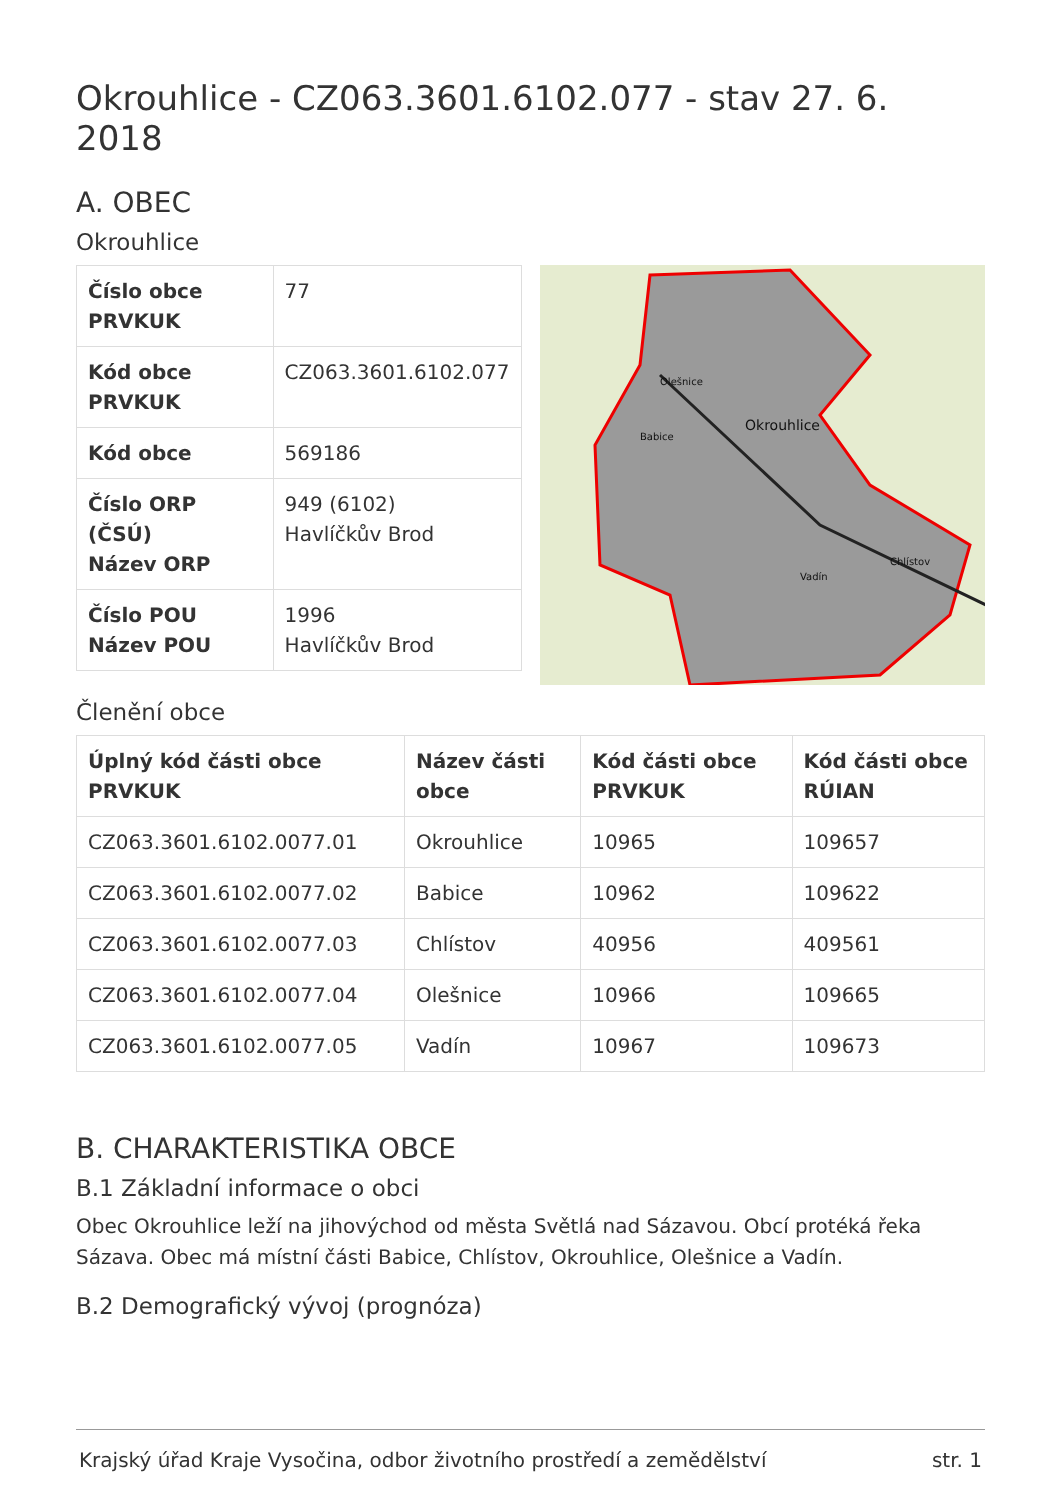Okrouhlice - CZ063.3601.6102.077 - stav 27. 6. 2018
A. OBEC
Okrouhlice
| Číslo obce PRVKUK | 77 |
| Kód obce PRVKUK | CZ063.3601.6102.077 |
| Kód obce | 569186 |
| Číslo ORP (ČSÚ) Název ORP | 949 (6102) Havlíčkův Brod |
| Číslo POU Název POU | 1996 Havlíčkův Brod |
Okrouhlice
Olešnice
Babice
Vadín
Chlístov
Členění obce
| Úplný kód části obce PRVKUK | Název části obce | Kód části obce PRVKUK | Kód části obce RÚIAN |
| --- | --- | --- | --- |
| CZ063.3601.6102.0077.01 | Okrouhlice | 10965 | 109657 |
| CZ063.3601.6102.0077.02 | Babice | 10962 | 109622 |
| CZ063.3601.6102.0077.03 | Chlístov | 40956 | 409561 |
| CZ063.3601.6102.0077.04 | Olešnice | 10966 | 109665 |
| CZ063.3601.6102.0077.05 | Vadín | 10967 | 109673 |
B. CHARAKTERISTIKA OBCE
B.1 Základní informace o obci
Obec Okrouhlice leží na jihovýchod od města Světlá nad Sázavou. Obcí protéká řeka Sázava. Obec má místní části Babice, Chlístov, Okrouhlice, Olešnice a Vadín.
B.2 Demografický vývoj (prognóza)
Krajský úřad Kraje Vysočina, odbor životního prostředí a zemědělství str. 1